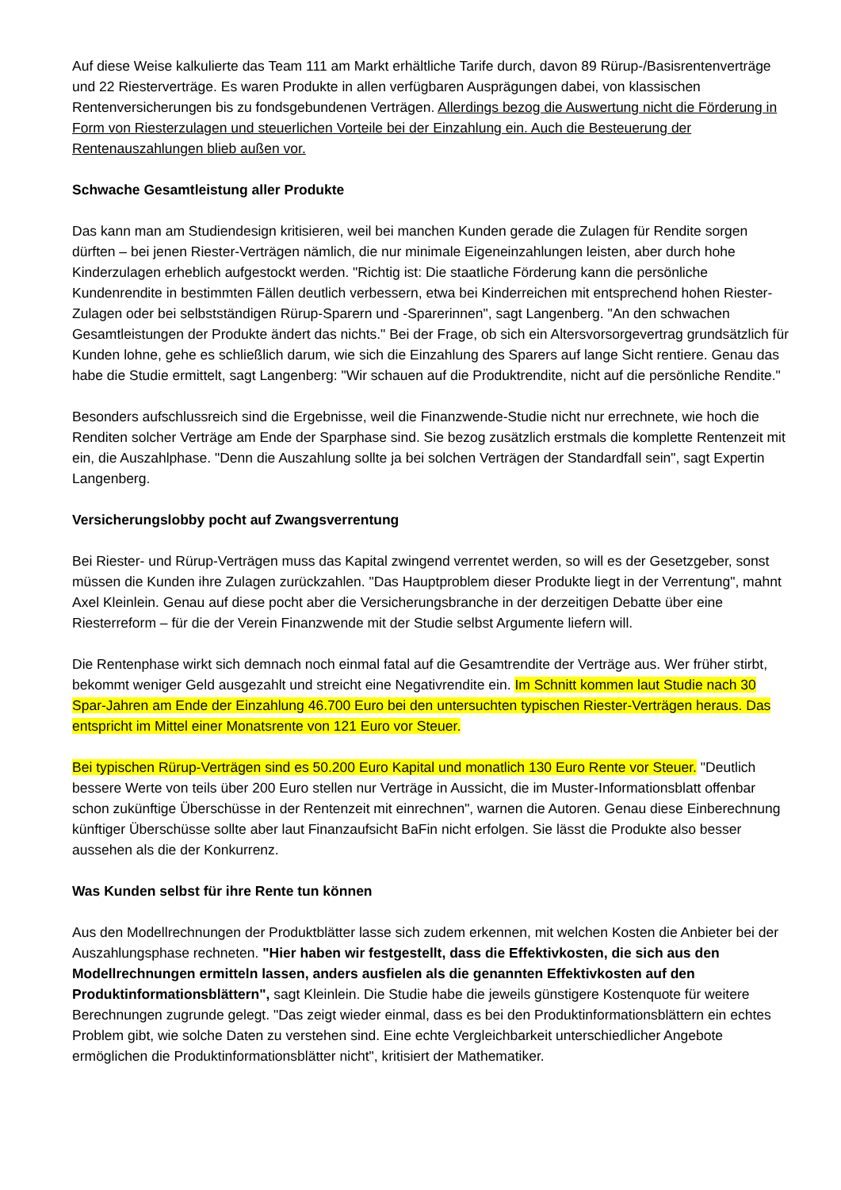Auf diese Weise kalkulierte das Team 111 am Markt erhältliche Tarife durch, davon 89 Rürup-/Basisrentenverträge und 22 Riesterverträge. Es waren Produkte in allen verfügbaren Ausprägungen dabei, von klassischen Rentenversicherungen bis zu fondsgebundenen Verträgen. Allerdings bezog die Auswertung nicht die Förderung in Form von Riesterzulagen und steuerlichen Vorteile bei der Einzahlung ein. Auch die Besteuerung der Rentenauszahlungen blieb außen vor.
Schwache Gesamtleistung aller Produkte
Das kann man am Studiendesign kritisieren, weil bei manchen Kunden gerade die Zulagen für Rendite sorgen dürften – bei jenen Riester-Verträgen nämlich, die nur minimale Eigeneinzahlungen leisten, aber durch hohe Kinderzulagen erheblich aufgestockt werden. "Richtig ist: Die staatliche Förderung kann die persönliche Kundenrendite in bestimmten Fällen deutlich verbessern, etwa bei Kinderreichen mit entsprechend hohen Riester-Zulagen oder bei selbstständigen Rürup-Sparern und -Sparerinnen", sagt Langenberg. "An den schwachen Gesamtleistungen der Produkte ändert das nichts." Bei der Frage, ob sich ein Altersvorsorgevertrag grundsätzlich für Kunden lohne, gehe es schließlich darum, wie sich die Einzahlung des Sparers auf lange Sicht rentiere. Genau das habe die Studie ermittelt, sagt Langenberg: "Wir schauen auf die Produktrendite, nicht auf die persönliche Rendite."
Besonders aufschlussreich sind die Ergebnisse, weil die Finanzwende-Studie nicht nur errechnete, wie hoch die Renditen solcher Verträge am Ende der Sparphase sind. Sie bezog zusätzlich erstmals die komplette Rentenzeit mit ein, die Auszahlphase. "Denn die Auszahlung sollte ja bei solchen Verträgen der Standardfall sein", sagt Expertin Langenberg.
Versicherungslobby pocht auf Zwangsverrentung
Bei Riester- und Rürup-Verträgen muss das Kapital zwingend verrentet werden, so will es der Gesetzgeber, sonst müssen die Kunden ihre Zulagen zurückzahlen. "Das Hauptproblem dieser Produkte liegt in der Verrentung", mahnt Axel Kleinlein. Genau auf diese pocht aber die Versicherungsbranche in der derzeitigen Debatte über eine Riesterreform – für die der Verein Finanzwende mit der Studie selbst Argumente liefern will.
Die Rentenphase wirkt sich demnach noch einmal fatal auf die Gesamtrendite der Verträge aus. Wer früher stirbt, bekommt weniger Geld ausgezahlt und streicht eine Negativrendite ein. Im Schnitt kommen laut Studie nach 30 Spar-Jahren am Ende der Einzahlung 46.700 Euro bei den untersuchten typischen Riester-Verträgen heraus. Das entspricht im Mittel einer Monatsrente von 121 Euro vor Steuer.
Bei typischen Rürup-Verträgen sind es 50.200 Euro Kapital und monatlich 130 Euro Rente vor Steuer. "Deutlich bessere Werte von teils über 200 Euro stellen nur Verträge in Aussicht, die im Muster-Informationsblatt offenbar schon zukünftige Überschüsse in der Rentenzeit mit einrechnen", warnen die Autoren. Genau diese Einberechnung künftiger Überschüsse sollte aber laut Finanzaufsicht BaFin nicht erfolgen. Sie lässt die Produkte also besser aussehen als die der Konkurrenz.
Was Kunden selbst für ihre Rente tun können
Aus den Modellrechnungen der Produktblätter lasse sich zudem erkennen, mit welchen Kosten die Anbieter bei der Auszahlungsphase rechneten. "Hier haben wir festgestellt, dass die Effektivkosten, die sich aus den Modellrechnungen ermitteln lassen, anders ausfielen als die genannten Effektivkosten auf den Produktinformationsblättern", sagt Kleinlein. Die Studie habe die jeweils günstigere Kostenquote für weitere Berechnungen zugrunde gelegt. "Das zeigt wieder einmal, dass es bei den Produktinformationsblättern ein echtes Problem gibt, wie solche Daten zu verstehen sind. Eine echte Vergleichbarkeit unterschiedlicher Angebote ermöglichen die Produktinformationsblätter nicht", kritisiert der Mathematiker.